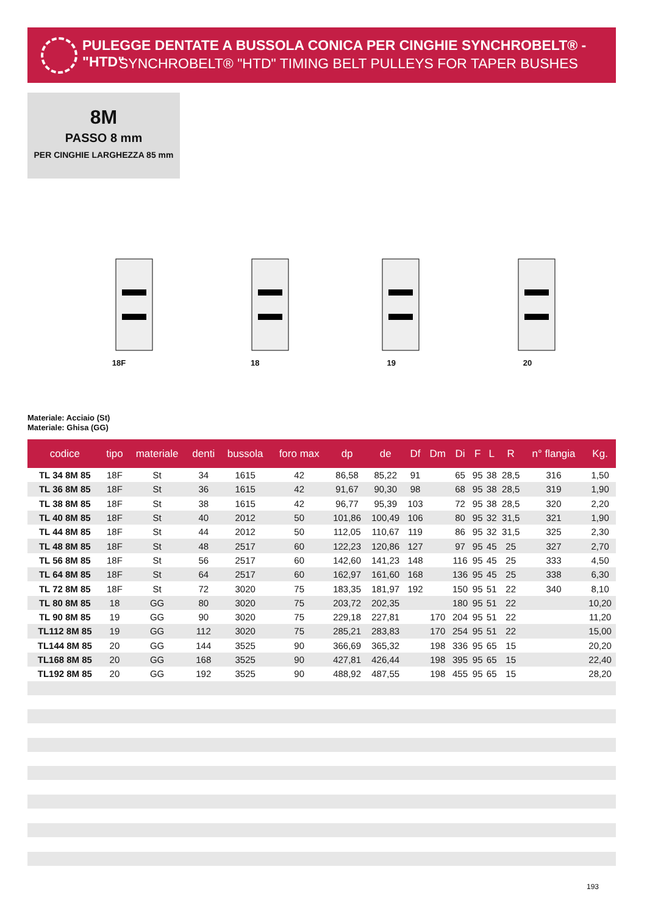PULEGGE DENTATE A BUSSOLA CONICA PER CINGHIE SYNCHROBELT® - "HTD"
SYNCHROBELT® "HTD" TIMING BELT PULLEYS FOR TAPER BUSHES
8M
PASSO 8 mm
PER CINGHIE LARGHEZZA 85 mm
18F 18 19 20
Materiale: Acciaio (St)
Materiale: Ghisa (GG)
| codice | tipo | materiale | denti | bussola | foro max | dp | de | Df | Dm | Di | F | L | R | n° flangia | Kg. |
| --- | --- | --- | --- | --- | --- | --- | --- | --- | --- | --- | --- | --- | --- | --- | --- |
| TL 34 8M 85 | 18F | St | 34 | 1615 | 42 | 86,58 | 85,22 | 91 | | 65 | 95 | 38 | 28,5 | 316 | 1,50 |
| TL 36 8M 85 | 18F | St | 36 | 1615 | 42 | 91,67 | 90,30 | 98 | | 68 | 95 | 38 | 28,5 | 319 | 1,90 |
| TL 38 8M 85 | 18F | St | 38 | 1615 | 42 | 96,77 | 95,39 | 103 | | 72 | 95 | 38 | 28,5 | 320 | 2,20 |
| TL 40 8M 85 | 18F | St | 40 | 2012 | 50 | 101,86 | 100,49 | 106 | | 80 | 95 | 32 | 31,5 | 321 | 1,90 |
| TL 44 8M 85 | 18F | St | 44 | 2012 | 50 | 112,05 | 110,67 | 119 | | 86 | 95 | 32 | 31,5 | 325 | 2,30 |
| TL 48 8M 85 | 18F | St | 48 | 2517 | 60 | 122,23 | 120,86 | 127 | | 97 | 95 | 45 | 25 | 327 | 2,70 |
| TL 56 8M 85 | 18F | St | 56 | 2517 | 60 | 142,60 | 141,23 | 148 | | 116 | 95 | 45 | 25 | 333 | 4,50 |
| TL 64 8M 85 | 18F | St | 64 | 2517 | 60 | 162,97 | 161,60 | 168 | | 136 | 95 | 45 | 25 | 338 | 6,30 |
| TL 72 8M 85 | 18F | St | 72 | 3020 | 75 | 183,35 | 181,97 | 192 | | 150 | 95 | 51 | 22 | 340 | 8,10 |
| TL 80 8M 85 | 18 | GG | 80 | 3020 | 75 | 203,72 | 202,35 | | | 180 | 95 | 51 | 22 | | 10,20 |
| TL 90 8M 85 | 19 | GG | 90 | 3020 | 75 | 229,18 | 227,81 | | 170 | 204 | 95 | 51 | 22 | | 11,20 |
| TL112 8M 85 | 19 | GG | 112 | 3020 | 75 | 285,21 | 283,83 | | 170 | 254 | 95 | 51 | 22 | | 15,00 |
| TL144 8M 85 | 20 | GG | 144 | 3525 | 90 | 366,69 | 365,32 | | 198 | 336 | 95 | 65 | 15 | | 20,20 |
| TL168 8M 85 | 20 | GG | 168 | 3525 | 90 | 427,81 | 426,44 | | 198 | 395 | 95 | 65 | 15 | | 22,40 |
| TL192 8M 85 | 20 | GG | 192 | 3525 | 90 | 488,92 | 487,55 | | 198 | 455 | 95 | 65 | 15 | | 28,20 |
193